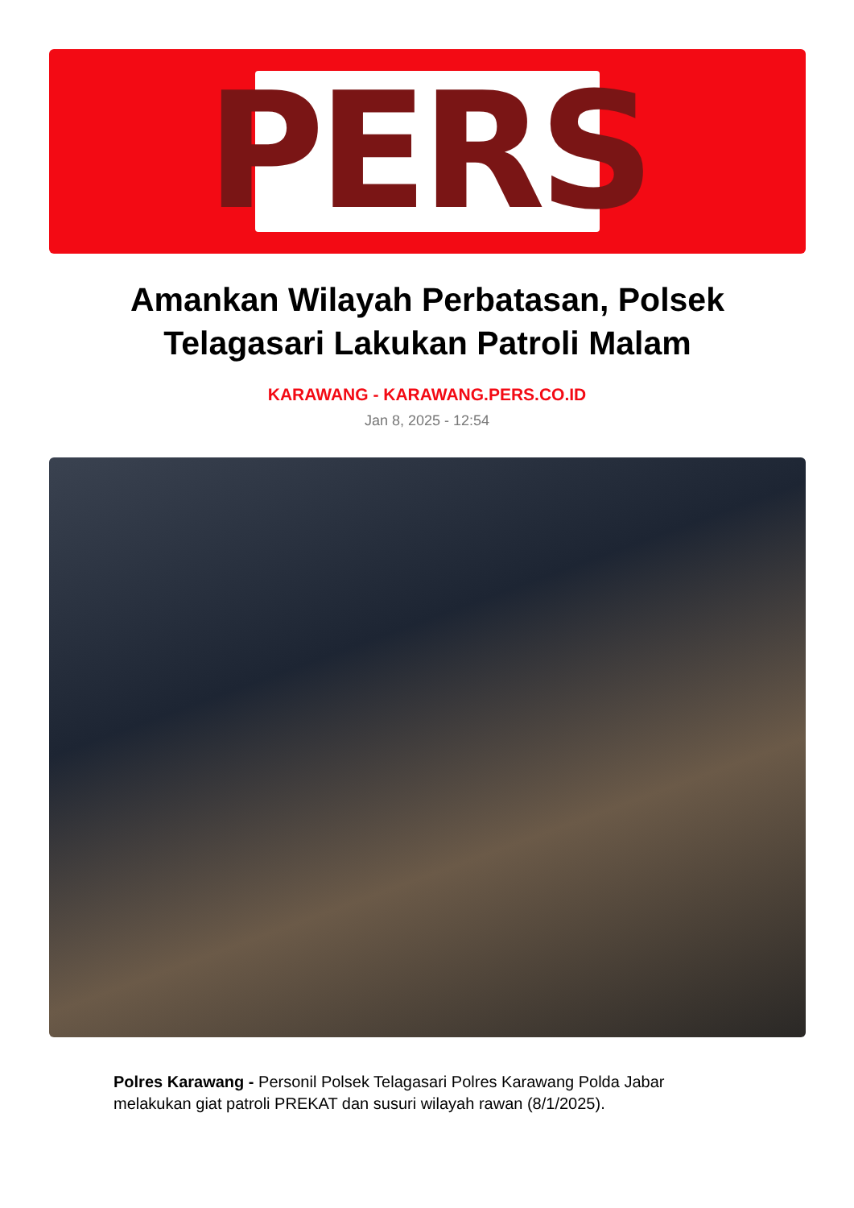PERS
Amankan Wilayah Perbatasan, Polsek Telagasari Lakukan Patroli Malam
KARAWANG - KARAWANG.PERS.CO.ID
Jan 8, 2025 - 12:54
Polres Karawang - Personil Polsek Telagasari Polres Karawang Polda Jabar melakukan giat patroli PREKAT dan susuri wilayah rawan (8/1/2025).